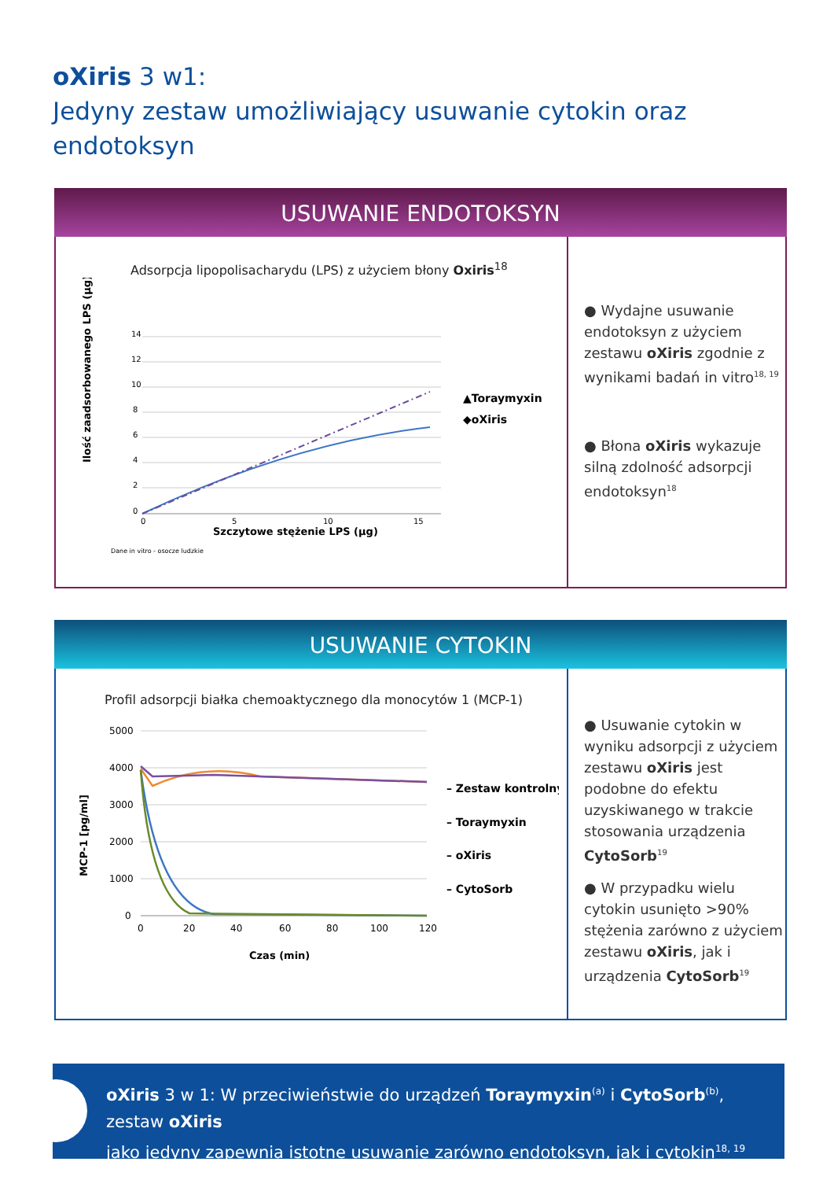oXiris 3 w1:
Jedyny zestaw umożliwiający usuwanie cytokin oraz endotoksyn
USUWANIE ENDOTOKSYN
Adsorpcja lipopolisacharydu (LPS) z użyciem błony Oxiris<sup>18</sup>
Ilość zaadsorbowanego LPS (µg)
14
12
10
8
6
4
2
0
0
5
10
15
Szczytowe stężenie LPS (µg)
▲Toraymyxin
◆oXiris
Dane in vitro - osocze ludzkie
● Wydajne usuwanie endotoksyn z użyciem zestawu oXiris zgodnie z wynikami badań in vitro<sup>18, 19</sup>
● Błona oXiris wykazuje silną zdolność adsorpcji endotoksyn<sup>18</sup>
USUWANIE CYTOKIN
Profil adsorpcji białka chemoaktycznego dla monocytów 1 (MCP-1)
MCP-1 [pg/ml]
5000
4000
3000
2000
1000
0
0
20
40
60
80
100
120
Czas (min)
– Zestaw kontrolny
– Toraymyxin
– oXiris
– CytoSorb
● Usuwanie cytokin w wyniku adsorpcji z użyciem zestawu oXiris jest podobne do efektu uzyskiwanego w trakcie stosowania urządzenia CytoSorb<sup>19</sup>
● W przypadku wielu cytokin usunięto >90% stężenia zarówno z użyciem zestawu oXiris, jak i urządzenia CytoSorb<sup>19</sup>
oXiris 3 w 1: W przeciwieństwie do urządzeń Toraymyxin<sup>(a)</sup> i CytoSorb<sup>(b)</sup>, zestaw oXiris
jako jedyny zapewnia istotne usuwanie zarówno endotoksyn, jak i cytokin<sup>18, 19</sup>